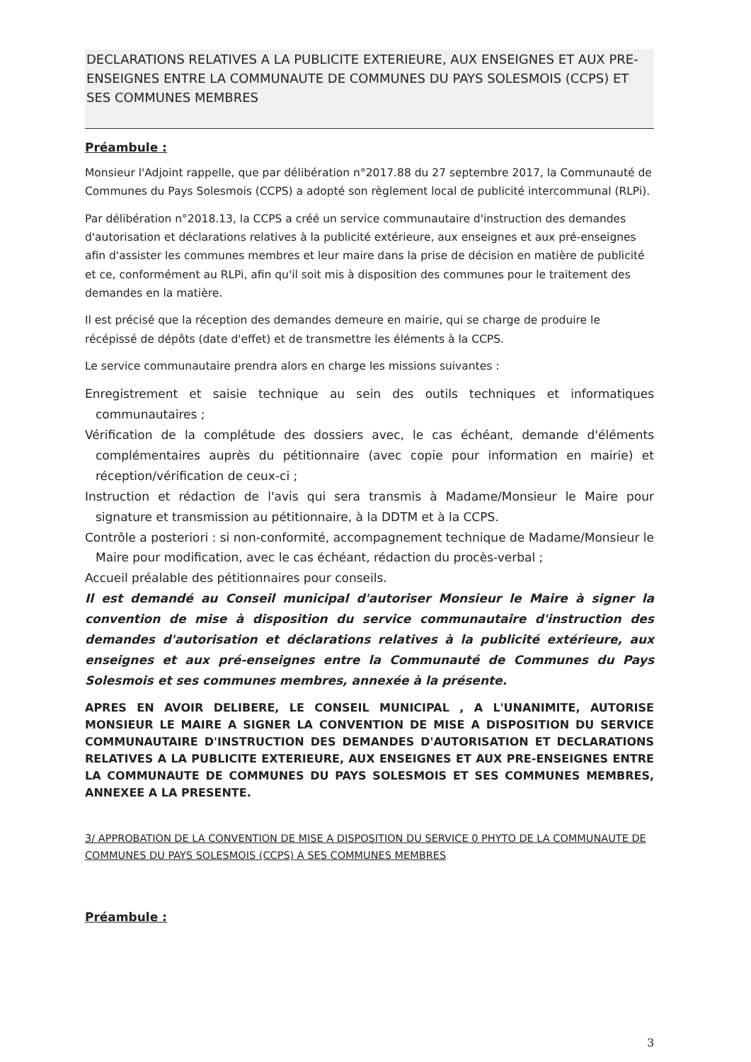DECLARATIONS RELATIVES A LA PUBLICITE EXTERIEURE, AUX ENSEIGNES ET AUX PRE-ENSEIGNES ENTRE LA COMMUNAUTE DE COMMUNES DU PAYS SOLESMOIS (CCPS) ET SES COMMUNES MEMBRES
Préambule :
Monsieur l'Adjoint rappelle, que par délibération n°2017.88 du 27 septembre 2017, la Communauté de Communes du Pays Solesmois (CCPS) a adopté son règlement local de publicité intercommunal (RLPi).
Par délibération n°2018.13, la CCPS a créé un service communautaire d'instruction des demandes d'autorisation et déclarations relatives à la publicité extérieure, aux enseignes et aux pré-enseignes afin d'assister les communes membres et leur maire dans la prise de décision en matière de publicité et ce, conformément au RLPi, afin qu'il soit mis à disposition des communes pour le traitement des demandes en la matière.
Il est précisé que la réception des demandes demeure en mairie, qui se charge de produire le récépissé de dépôts (date d'effet) et de transmettre les éléments à la CCPS.
Le service communautaire prendra alors en charge les missions suivantes :
Enregistrement et saisie technique au sein des outils techniques et informatiques communautaires ;
Vérification de la complétude des dossiers avec, le cas échéant, demande d'éléments complémentaires auprès du pétitionnaire (avec copie pour information en mairie) et réception/vérification de ceux-ci ;
Instruction et rédaction de l'avis qui sera transmis à Madame/Monsieur le Maire pour signature et transmission au pétitionnaire, à la DDTM et à la CCPS.
Contrôle a posteriori : si non-conformité, accompagnement technique de Madame/Monsieur le Maire pour modification, avec le cas échéant, rédaction du procès-verbal ;
Accueil préalable des pétitionnaires pour conseils.
Il est demandé au Conseil municipal d'autoriser Monsieur le Maire à signer la convention de mise à disposition du service communautaire d'instruction des demandes d'autorisation et déclarations relatives à la publicité extérieure, aux enseignes et aux pré-enseignes entre la Communauté de Communes du Pays Solesmois et ses communes membres, annexée à la présente.
APRES EN AVOIR DELIBERE, LE CONSEIL MUNICIPAL , A L'UNANIMITE, AUTORISE MONSIEUR LE MAIRE A SIGNER LA CONVENTION DE MISE A DISPOSITION DU SERVICE COMMUNAUTAIRE D'INSTRUCTION DES DEMANDES D'AUTORISATION ET DECLARATIONS RELATIVES A LA PUBLICITE EXTERIEURE, AUX ENSEIGNES ET AUX PRE-ENSEIGNES ENTRE LA COMMUNAUTE DE COMMUNES DU PAYS SOLESMOIS ET SES COMMUNES MEMBRES, ANNEXEE A LA PRESENTE.
3/ APPROBATION DE LA CONVENTION DE MISE A DISPOSITION DU SERVICE 0 PHYTO DE LA COMMUNAUTE DE COMMUNES DU PAYS SOLESMOIS (CCPS) A SES COMMUNES MEMBRES
Préambule :
3